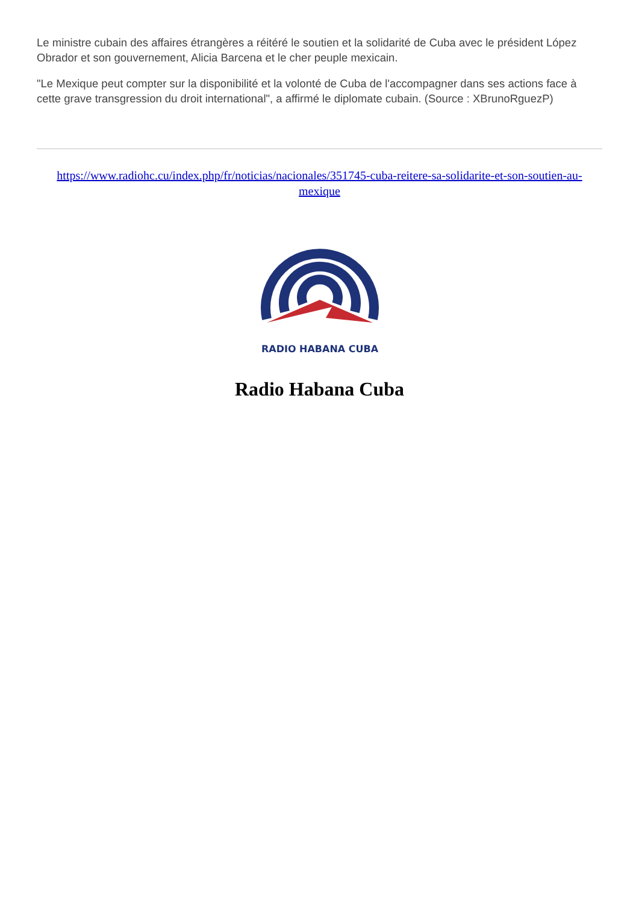Le ministre cubain des affaires étrangères a réitéré le soutien et la solidarité de Cuba avec le président López Obrador et son gouvernement, Alicia Barcena et le cher peuple mexicain.
"Le Mexique peut compter sur la disponibilité et la volonté de Cuba de l'accompagner dans ses actions face à cette grave transgression du droit international", a affirmé le diplomate cubain. (Source : XBrunoRguezP)
https://www.radiohc.cu/index.php/fr/noticias/nacionales/351745-cuba-reitere-sa-solidarite-et-son-soutien-au-mexique
RADIO HABANA CUBA
Radio Habana Cuba